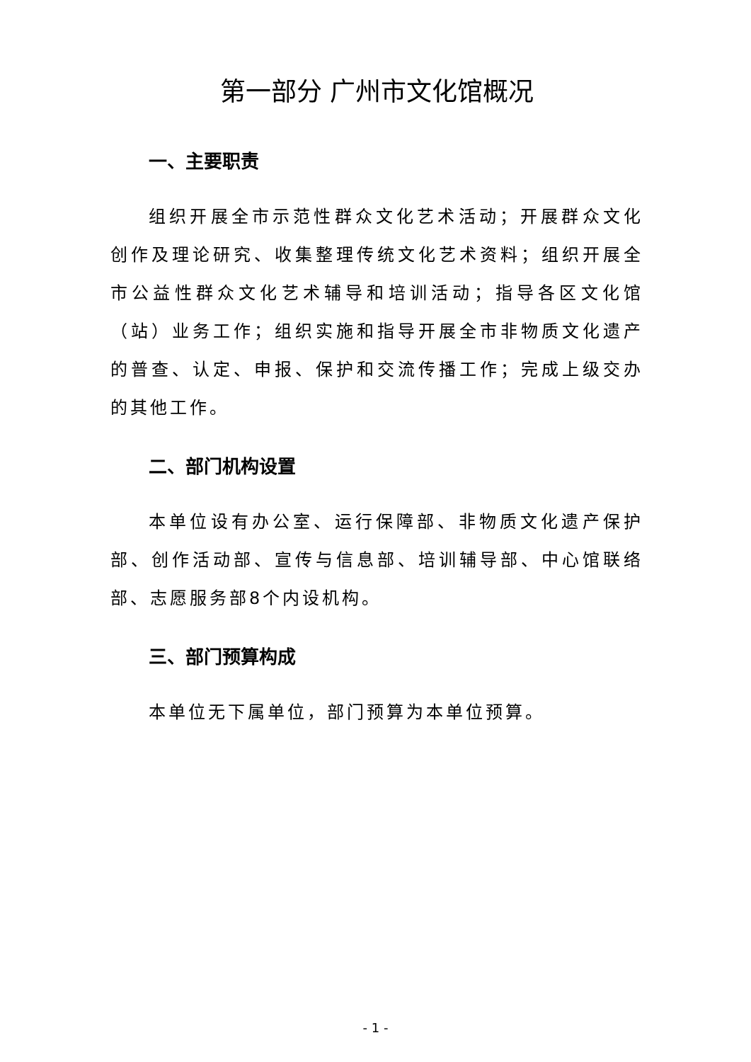第一部分 广州市文化馆概况
一、主要职责
组织开展全市示范性群众文化艺术活动；开展群众文化创作及理论研究、收集整理传统文化艺术资料；组织开展全市公益性群众文化艺术辅导和培训活动；指导各区文化馆（站）业务工作；组织实施和指导开展全市非物质文化遗产的普查、认定、申报、保护和交流传播工作；完成上级交办的其他工作。
二、部门机构设置
本单位设有办公室、运行保障部、非物质文化遗产保护部、创作活动部、宣传与信息部、培训辅导部、中心馆联络部、志愿服务部8个内设机构。
三、部门预算构成
本单位无下属单位，部门预算为本单位预算。
- 1 -